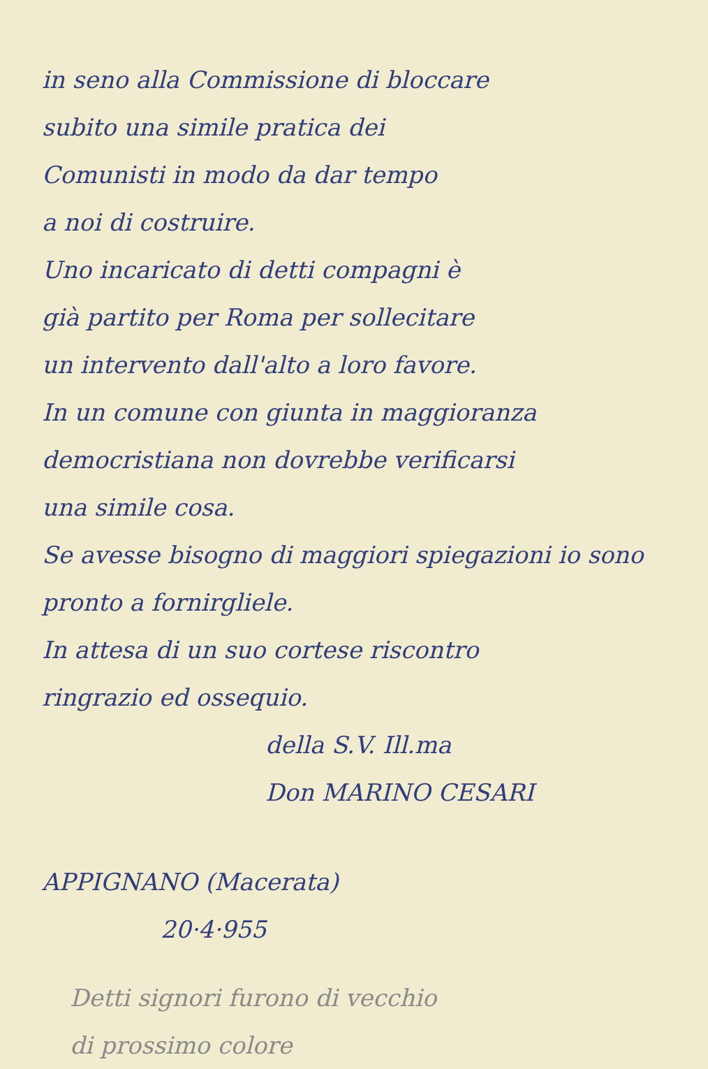in seno alla Commissione di bloccare
subito una simile pratica dei
Comunisti in modo da dar tempo
a noi di costruire.
Uno incaricato di detti compagni è
già partito per Roma per sollecitare
un intervento dall'alto a loro favore.
In un comune con giunta in maggioranza
democristiana non dovrebbe verificarsi
una simile cosa.
Se avesse bisogno di maggiori spiegazioni io sono pronto a fornirgliele.
In attesa di un suo cortese riscontro
ringrazio ed ossequio.
della S.V. Ill.ma
Don MARINO CESARI
APPIGNANO (Macerata)
20·4·955
Detti signori furono di vecchio
di prossimo colore